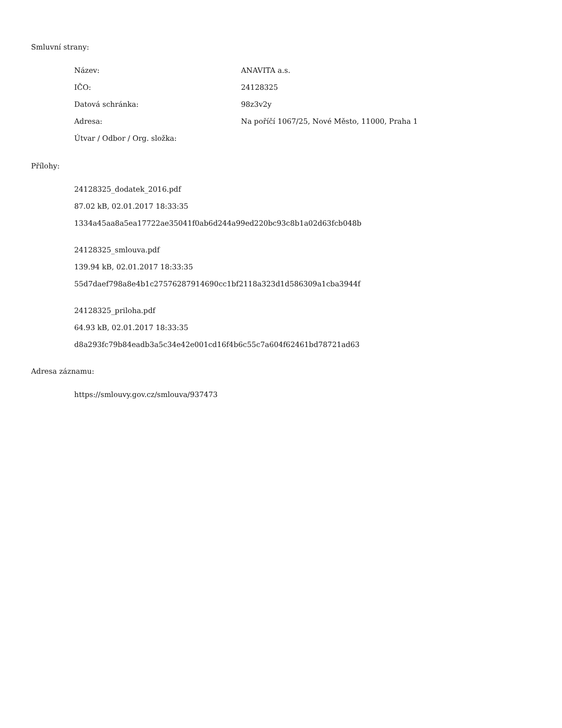Smluvní strany:
| Název: | ANAVITA a.s. |
| IČO: | 24128325 |
| Datová schránka: | 98z3v2y |
| Adresa: | Na poříčí 1067/25, Nové Město, 11000, Praha 1 |
| Útvar / Odbor / Org. složka: | |
Přílohy:
24128325_dodatek_2016.pdf
87.02 kB, 02.01.2017 18:33:35
1334a45aa8a5ea17722ae35041f0ab6d244a99ed220bc93c8b1a02d63fcb048b
24128325_smlouva.pdf
139.94 kB, 02.01.2017 18:33:35
55d7daef798a8e4b1c27576287914690cc1bf2118a323d1d586309a1cba3944f
24128325_priloha.pdf
64.93 kB, 02.01.2017 18:33:35
d8a293fc79b84eadb3a5c34e42e001cd16f4b6c55c7a604f62461bd78721ad63
Adresa záznamu:
https://smlouvy.gov.cz/smlouva/937473